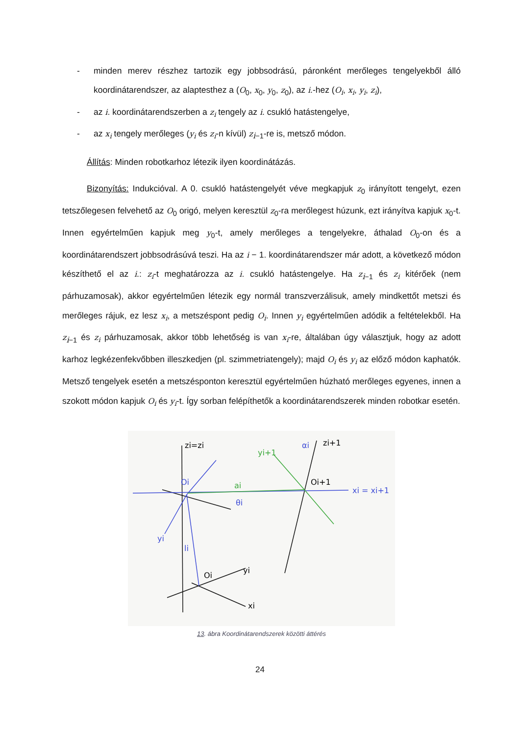- minden merev részhez tartozik egy jobbsodrású, páronként merőleges tengelyekből álló koordinátarendszer, az alaptesthez a (O<sub>0</sub>, x<sub>0</sub>, y<sub>0</sub>, z<sub>0</sub>), az i.-hez (O<sub>i</sub>, x<sub>i</sub>, y<sub>i</sub>, z<sub>i</sub>),
- az i. koordinátarendszerben a z<sub>i</sub> tengely az i. csukló hatástengelye,
- az x<sub>i</sub> tengely merőleges (y<sub>i</sub> és z<sub>i</sub>-n kívül) z<sub>i−1</sub>-re is, metsző módon.
Állítás: Minden robotkarhoz létezik ilyen koordinátázás.
Bizonyítás: Indukcióval. A 0. csukló hatástengelyét véve megkapjuk z<sub>0</sub> irányított tengelyt, ezen tetszőlegesen felvehető az O<sub>0</sub> origó, melyen keresztül z<sub>0</sub>-ra merőlegest húzunk, ezt irányítva kapjuk x<sub>0</sub>-t. Innen egyértelműen kapjuk meg y<sub>0</sub>-t, amely merőleges a tengelyekre, áthalad O<sub>0</sub>-on és a koordinátarendszert jobbsodrásúvá teszi. Ha az i − 1. koordinátarendszer már adott, a következő módon készíthető el az i.: z<sub>i</sub>-t meghatározza az i. csukló hatástengelye. Ha z<sub>i−1</sub> és z<sub>i</sub> kitérőek (nem párhuzamosak), akkor egyértelműen létezik egy normál transzverzálisuk, amely mindkettőt metszi és merőleges rájuk, ez lesz x<sub>i</sub>, a metszéspont pedig O<sub>i</sub>. Innen y<sub>i</sub> egyértelműen adódik a feltételekből. Ha z<sub>i−1</sub> és z<sub>i</sub> párhuzamosak, akkor több lehetőség is van x<sub>i</sub>-re, általában úgy választjuk, hogy az adott karhoz legkézenfekvőbben illeszkedjen (pl. szimmetriatengely); majd O<sub>i</sub> és y<sub>i</sub> az előző módon kaphatók. Metsző tengelyek esetén a metszésponton keresztül egyértelműen húzható merőleges egyenes, innen a szokott módon kapjuk O<sub>i</sub> és y<sub>i</sub>-t. Így sorban felépíthetők a koordinátarendszerek minden robotkar esetén.
zi=zi
Oi
ai
θi
yi
li
Oi
yi
xi
Oi+1
xi = xi+1
yi+1
αi
zi+1
13. ábra Koordinátarendszerek közötti áttérés
24